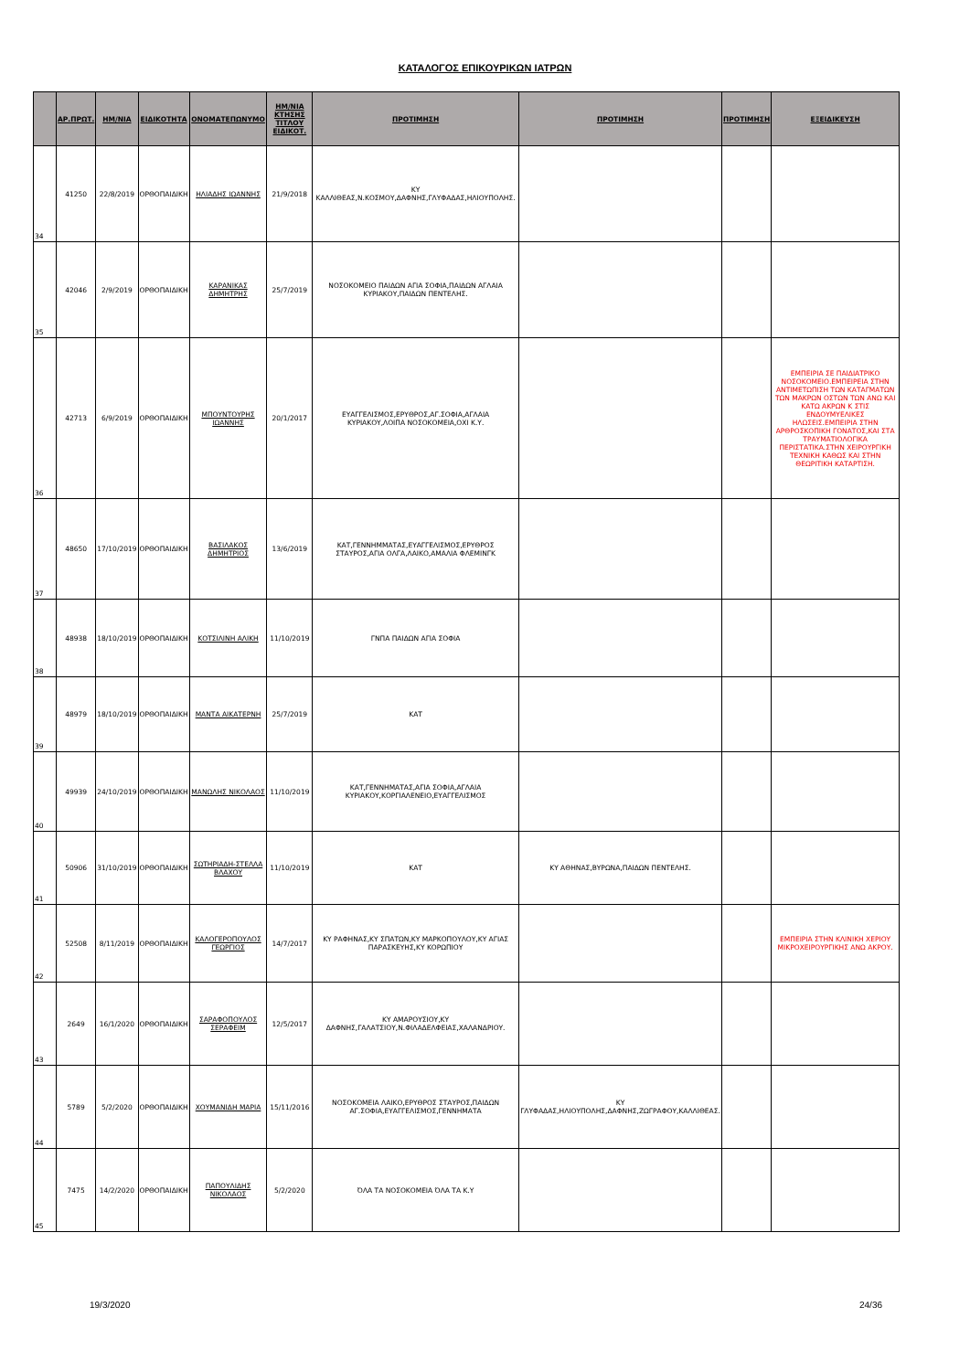ΚΑΤΑΛΟΓΟΣ ΕΠΙΚΟΥΡΙΚΩΝ ΙΑΤΡΩΝ
| | ΑΡ.ΠΡΩΤ. | ΗΜ/ΝΙΑ | ΕΙΔΙΚΟΤΗΤΑ | ΟΝΟΜΑΤΕΠΩΝΥΜΟ | ΗΜ/ΝΙΑ ΚΤΗΣΗΣ ΤΙΤΛΟΥ ΕΙΔΙΚΟΤ. | ΠΡΟΤΙΜΗΣΗ | ΠΡΟΤΙΜΗΣΗ | ΠΡΟΤΙΜΗΣΗ | ΕΞΕΙΔΙΚΕΥΣΗ |
| --- | --- | --- | --- | --- | --- | --- | --- | --- | --- |
| 34 | 41250 | 22/8/2019 | ΟΡΘΟΠΑΙΔΙΚΗ | ΗΛΙΑΔΗΣ ΙΩΑΝΝΗΣ | 21/9/2018 | ΚΥ ΚΑΛΛΙΘΕΑΣ,Ν.ΚΟΣΜΟΥ,ΔΑΦΝΗΣ,ΓΛΥΦΑΔΑΣ,ΗΛΙΟΥΠΟΛΗΣ. | | | |
| 35 | 42046 | 2/9/2019 | ΟΡΘΟΠΑΙΔΙΚΗ | ΚΑΡΑΝΙΚΑΣ ΔΗΜΗΤΡΗΣ | 25/7/2019 | ΝΟΣΟΚΟΜΕΙΟ ΠΑΙΔΩΝ ΑΓΙΑ ΣΟΦΙΑ,ΠΑΙΔΩΝ ΑΓΛΑΙΑ ΚΥΡΙΑΚΟΥ,ΠΑΙΔΩΝ ΠΕΝΤΕΛΗΣ. | | | |
| 36 | 42713 | 6/9/2019 | ΟΡΘΟΠΑΙΔΙΚΗ | ΜΠΟΥΝΤΟΥΡΗΣ ΙΩΑΝΝΗΣ | 20/1/2017 | ΕΥΑΓΓΕΛΙΣΜΟΣ,ΕΡΥΘΡΟΣ,ΑΓ.ΣΟΦΙΑ,ΑΓΛΑΙΑ ΚΥΡΙΑΚΟΥ,ΛΟΙΠΑ ΝΟΣΟΚΟΜΕΙΑ,ΟΧΙ Κ.Υ. | | | ΕΜΠΕΙΡΙΑ ΣΕ ΠΑΙΔΙΑΤΡΙΚΟ ΝΟΣΟΚΟΜΕΙΟ.ΕΜΠΕΙΡΕΙΑ ΣΤΗΝ ΑΝΤΙΜΕΤΩΠΙΣΗ ΤΩΝ ΚΑΤΑΓΜΑΤΩΝ ΤΩΝ ΜΑΚΡΩΝ ΟΣΤΩΝ ΤΩΝ ΑΝΩ ΚΑΙ ΚΑΤΩ ΑΚΡΩΝ Κ ΣΤΙΣ ΕΝΔΟΥΜΥΕΛΙΚΕΣ ΗΛΩΣΕΙΣ.ΕΜΠΕΙΡΙΑ ΣΤΗΝ ΑΡΘΡΟΣΚΟΠΙΚΗ ΓΟΝΑΤΟΣ,ΚΑΙ ΣΤΑ ΤΡΑΥΜΑΤΙΟΛΟΓΙΚΑ ΠΕΡΙΣΤΑΤΙΚΑ.ΣΤΗΝ ΧΕΙΡΟΥΡΓΙΚΗ ΤΕΧΝΙΚΗ ΚΑΘΩΣ ΚΑΙ ΣΤΗΝ ΘΕΩΡΙΤΙΚΗ ΚΑΤΑΡΤΙΣΗ. |
| 37 | 48650 | 17/10/2019 | ΟΡΘΟΠΑΙΔΙΚΗ | ΒΑΣΙΛΑΚΟΣ ΔΗΜΗΤΡΙΟΣ | 13/6/2019 | ΚΑΤ,ΓΕΝΝΗΜΜΑΤΑΣ,ΕΥΑΓΓΕΛΙΣΜΟΣ,ΕΡΥΘΡΟΣ ΣΤΑΥΡΟΣ,ΑΓΙΑ ΟΛΓΑ,ΛΑΙΚΟ,ΑΜΑΛΙΑ ΦΛΕΜΙΝΓΚ | | | |
| 38 | 48938 | 18/10/2019 | ΟΡΘΟΠΑΙΔΙΚΗ | ΚΟΤΣΙΛΙΝΗ ΑΛΙΚΗ | 11/10/2019 | ΓΝΠΑ ΠΑΙΔΩΝ ΑΓΙΑ ΣΟΦΙΑ | | | |
| 39 | 48979 | 18/10/2019 | ΟΡΘΟΠΑΙΔΙΚΗ | ΜΑΝΤΑ ΑΙΚΑΤΕΡΝΗ | 25/7/2019 | ΚΑΤ | | | |
| 40 | 49939 | 24/10/2019 | ΟΡΘΟΠΑΙΔΙΚΗ | ΜΑΝΩΛΗΣ ΝΙΚΟΛΑΟΣ | 11/10/2019 | ΚΑΤ,ΓΕΝΝΗΜΑΤΑΣ,ΑΓΙΑ ΣΟΦΙΑ,ΑΓΛΑΙΑ ΚΥΡΙΑΚΟΥ,ΚΟΡΓΙΑΛΕΝΕΙΟ,ΕΥΑΓΓΕΛΙΣΜΟΣ | | | |
| 41 | 50906 | 31/10/2019 | ΟΡΘΟΠΑΙΔΙΚΗ | ΣΩΤΗΡΙΑΔΗ-ΣΤΕΛΛΑ ΒΛΑΧΟΥ | 11/10/2019 | ΚΑΤ | ΚΥ ΑΘΗΝΑΣ,ΒΥΡΩΝΑ,ΠΑΙΔΩΝ ΠΕΝΤΕΛΗΣ. | | |
| 42 | 52508 | 8/11/2019 | ΟΡΘΟΠΑΙΔΙΚΗ | ΚΑΛΟΓΕΡΟΠΟΥΛΟΣ ΓΕΩΡΓΙΟΣ | 14/7/2017 | ΚΥ ΡΑΦΗΝΑΣ,ΚΥ ΣΠΑΤΩΝ,ΚΥ ΜΑΡΚΟΠΟΥΛΟΥ,ΚΥ ΑΓΙΑΣ ΠΑΡΑΣΚΕΥΗΣ,ΚΥ ΚΟΡΩΠΙΟΥ | | | ΕΜΠΕΙΡΙΑ ΣΤΗΝ ΚΛΙΝΙΚΗ ΧΕΡΙΟΥ ΜΙΚΡΟΧΕΙΡΟΥΡΓΙΚΗΣ ΑΝΩ ΑΚΡΟΥ. |
| 43 | 2649 | 16/1/2020 | ΟΡΘΟΠΑΙΔΙΚΗ | ΣΑΡΑΦΟΠΟΥΛΟΣ ΣΕΡΑΦΕΙΜ | 12/5/2017 | ΚΥ ΑΜΑΡΟΥΣΙΟΥ,ΚΥ ΔΑΦΝΗΣ,ΓΑΛΑΤΣΙΟΥ,Ν.ΦΙΛΑΔΕΛΦΕΙΑΣ,ΧΑΛΑΝΔΡΙΟΥ. | | | |
| 44 | 5789 | 5/2/2020 | ΟΡΘΟΠΑΙΔΙΚΗ | ΧΟΥΜΑΝΙΔΗ ΜΑΡΙΑ | 15/11/2016 | ΝΟΣΟΚΟΜΕΙΑ ΛΑΙΚΟ,ΕΡΥΘΡΟΣ ΣΤΑΥΡΟΣ,ΠΑΙΔΩΝ ΑΓ.ΣΟΦΙΑ,ΕΥΑΓΓΕΛΙΣΜΟΣ,ΓΕΝΝΗΜΑΤΑ | ΚΥ ΓΛΥΦΑΔΑΣ,ΗΛΙΟΥΠΟΛΗΣ,ΔΑΦΝΗΣ,ΖΩΓΡΑΦΟΥ,ΚΑΛΛΙΘΕΑΣ. | | |
| 45 | 7475 | 14/2/2020 | ΟΡΘΟΠΑΙΔΙΚΗ | ΠΑΠΟΥΛΙΔΗΣ ΝΙΚΟΛΑΟΣ | 5/2/2020 | ΌΛΑ ΤΑ ΝΟΣΟΚΟΜΕΙΑ ΌΛΑ ΤΑ Κ.Υ | | | |
19/3/2020 24/36